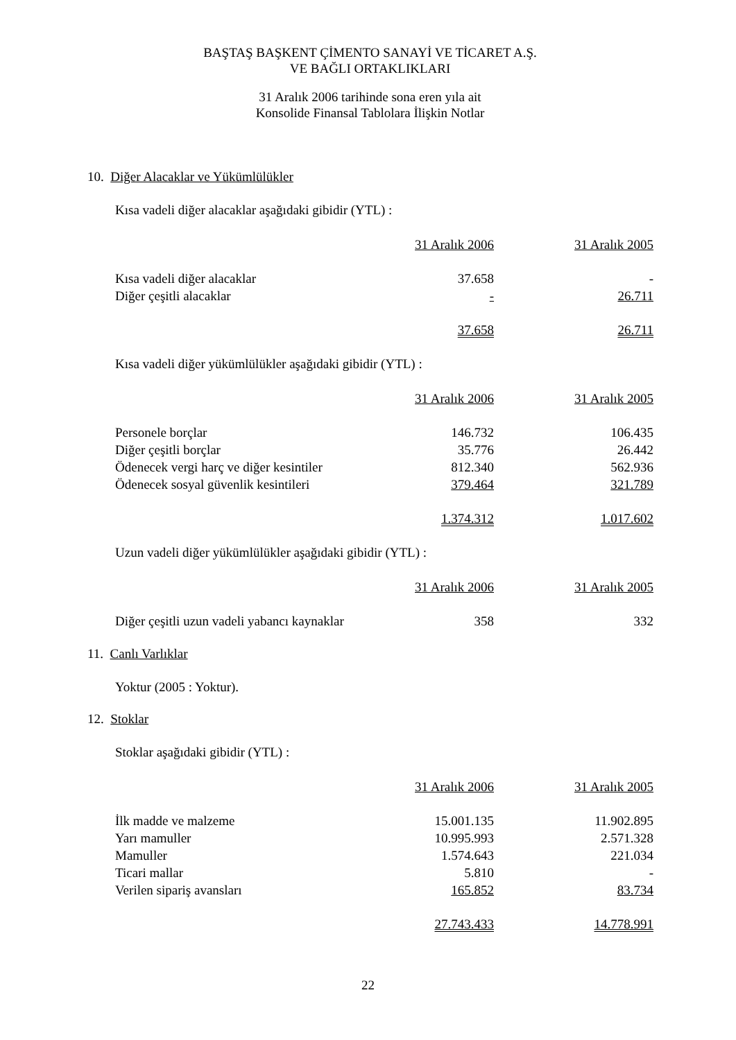BAŞTAŞ BAŞKENT ÇİMENTO SANAYİ VE TİCARET A.Ş.
VE BAĞLI ORTAKLIKLARI
31 Aralık 2006 tarihinde sona eren yıla ait
Konsolide Finansal Tablolara İlişkin Notlar
10. Diğer Alacaklar ve Yükümlülükler
Kısa vadeli diğer alacaklar aşağıdaki gibidir (YTL) :
| | 31 Aralık 2006 | 31 Aralık 2005 |
| Kısa vadeli diğer alacaklar | 37.658 | - |
| Diğer çeşitli alacaklar | - | 26.711 |
| | 37.658 | 26.711 |
Kısa vadeli diğer yükümlülükler aşağıdaki gibidir (YTL) :
| | 31 Aralık 2006 | 31 Aralık 2005 |
| Personele borçlar | 146.732 | 106.435 |
| Diğer çeşitli borçlar | 35.776 | 26.442 |
| Ödenecek vergi harç ve diğer kesintiler | 812.340 | 562.936 |
| Ödenecek sosyal güvenlik kesintileri | 379.464 | 321.789 |
| | 1.374.312 | 1.017.602 |
Uzun vadeli diğer yükümlülükler aşağıdaki gibidir (YTL) :
| | 31 Aralık 2006 | 31 Aralık 2005 |
| Diğer çeşitli uzun vadeli yabancı kaynaklar | 358 | 332 |
11. Canlı Varlıklar
Yoktur (2005 : Yoktur).
12. Stoklar
Stoklar aşağıdaki gibidir (YTL) :
| | 31 Aralık 2006 | 31 Aralık 2005 |
| İlk madde ve malzeme | 15.001.135 | 11.902.895 |
| Yarı mamuller | 10.995.993 | 2.571.328 |
| Mamuller | 1.574.643 | 221.034 |
| Ticari mallar | 5.810 | - |
| Verilen sipariş avansları | 165.852 | 83.734 |
| | 27.743.433 | 14.778.991 |
22